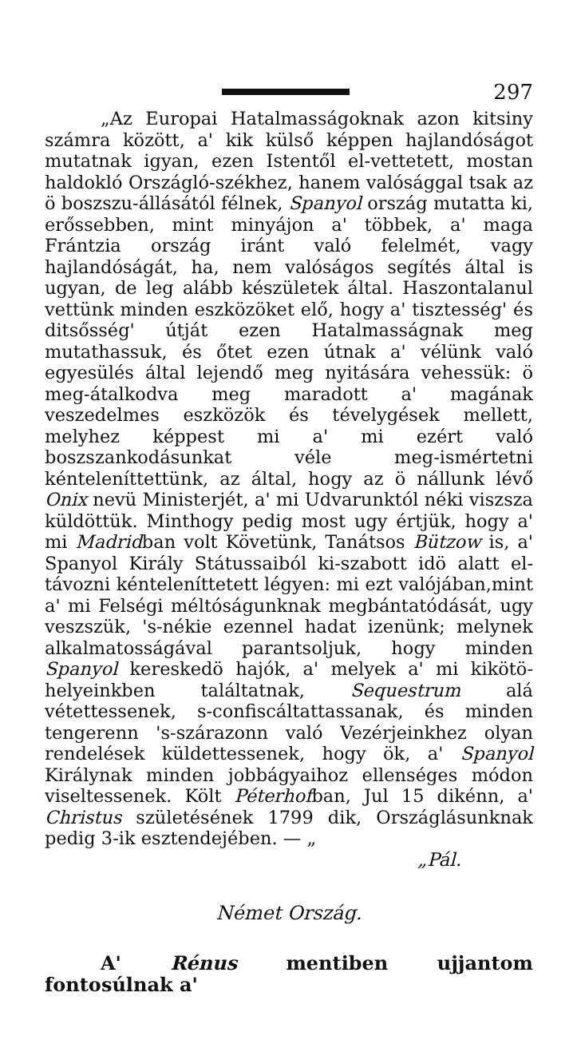297
„Az Europai Hatalmasságoknak azon kitsiny számra között, a' kik külső képpen hajlandóságot mutatnak igyan, ezen Istentől el-vettetett, mostan haldokló Országló-székhez, hanem valósággal tsak az ö boszszu-állásától félnek, Spanyol ország mutatta ki, erőssebben, mint minyájon a' többek, a' maga Frántzia ország iránt való felelmét, vagy hajlandóságát, ha, nem valóságos segítés által is ugyan, de leg alább készületek által. Haszontalanul vettünk minden eszközöket elő, hogy a' tisztesség' és ditsősség' útját ezen Hatalmasságnak meg mutathassuk, és őtet ezen útnak a' vélünk való egyesülés által lejendő meg nyitására vehessük: ö meg-átalkodva meg maradott a' magának veszedelmes eszközök és tévelygések mellett, melyhez képpest mi a' mi ezért való boszszankodásunkat véle meg-ismértetni kénteleníttettünk, az által, hogy az ö nállunk lévő Onix nevü Ministerjét, a' mi Udvarunktól néki viszsza küldöttük. Minthogy pedig most ugy értjük, hogy a' mi Madridban volt Követünk, Tanátsos Bützow is, a' Spanyol Király Státussaiból ki-szabott idö alatt el-távozni kénteleníttetett légyen: mi ezt valójában,mint a' mi Felségi méltóságunknak megbántatódását, ugy veszszük, 's-nékie ezennel hadat izenünk; melynek alkalmatosságával parantsoljuk, hogy minden Spanyol kereskedö hajók, a' melyek a' mi kikötö-helyeinkben találtatnak, Sequestrum alá vétettessenek, s-confiscáltattassanak, és minden tengerenn 's-szárazonn való Vezérjeinkhez olyan rendelések küldettessenek, hogy ök, a' Spanyol Királynak minden jobbágyaihoz ellenséges módon viseltessenek. Költ Péterhofban, Jul 15 dikénn, a' Christus születésének 1799 dik, Országlásunknak pedig 3-ik esztendejében. — „
„Pál.
Német Ország.
A' Rénus mentiben ujjantom fontosúlnak a'